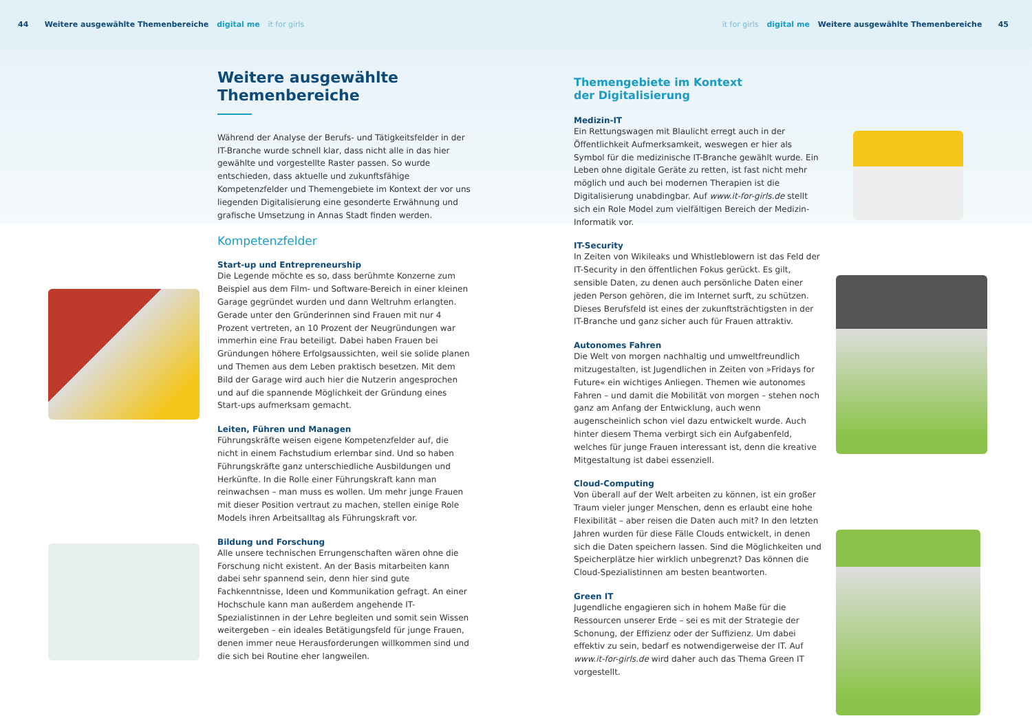44 Weitere ausgewählte Themenbereiche digital me it for girls
it for girls digital me Weitere ausgewählte Themenbereiche 45
Weitere ausgewählte
Themenbereiche
Während der Analyse der Berufs- und Tätigkeitsfelder in der IT-Branche wurde schnell klar, dass nicht alle in das hier gewählte und vorgestellte Raster passen. So wurde entschieden, dass aktuelle und zukunftsfähige Kompetenzfelder und Themengebiete im Kontext der vor uns liegenden Digitalisierung eine gesonderte Erwähnung und grafische Umsetzung in Annas Stadt finden werden.
Kompetenzfelder
Start-up und Entrepreneurship
Die Legende möchte es so, dass berühmte Konzerne zum Beispiel aus dem Film- und Software-Bereich in einer kleinen Garage gegründet wurden und dann Weltruhm erlangten. Gerade unter den Gründerinnen sind Frauen mit nur 4 Prozent vertreten, an 10 Prozent der Neugründungen war immerhin eine Frau beteiligt. Dabei haben Frauen bei Gründungen höhere Erfolgsaussichten, weil sie solide planen und Themen aus dem Leben praktisch besetzen. Mit dem Bild der Garage wird auch hier die Nutzerin angesprochen und auf die spannende Möglichkeit der Gründung eines Start-ups aufmerksam gemacht.
Leiten, Führen und Managen
Führungskräfte weisen eigene Kompetenzfelder auf, die nicht in einem Fachstudium erlernbar sind. Und so haben Führungskräfte ganz unterschiedliche Ausbildungen und Herkünfte. In die Rolle einer Führungskraft kann man reinwachsen – man muss es wollen. Um mehr junge Frauen mit dieser Position vertraut zu machen, stellen einige Role Models ihren Arbeitsalltag als Führungskraft vor.
Bildung und Forschung
Alle unsere technischen Errungenschaften wären ohne die Forschung nicht existent. An der Basis mitarbeiten kann dabei sehr spannend sein, denn hier sind gute Fachkenntnisse, Ideen und Kommunikation gefragt. An einer Hochschule kann man außerdem angehende IT-Spezialistinnen in der Lehre begleiten und somit sein Wissen weitergeben – ein ideales Betätigungsfeld für junge Frauen, denen immer neue Herausforderungen willkommen sind und die sich bei Routine eher langweilen.
Themengebiete im Kontext
der Digitalisierung
Medizin-IT
Ein Rettungswagen mit Blaulicht erregt auch in der Öffentlichkeit Aufmerksamkeit, weswegen er hier als Symbol für die medizinische IT-Branche gewählt wurde. Ein Leben ohne digitale Geräte zu retten, ist fast nicht mehr möglich und auch bei modernen Therapien ist die Digitalisierung unabdingbar. Auf www.it-for-girls.de stellt sich ein Role Model zum vielfältigen Bereich der Medizin-Informatik vor.
IT-Security
In Zeiten von Wikileaks und Whistleblowern ist das Feld der IT-Security in den öffentlichen Fokus gerückt. Es gilt, sensible Daten, zu denen auch persönliche Daten einer jeden Person gehören, die im Internet surft, zu schützen. Dieses Berufsfeld ist eines der zukunftsträchtigsten in der IT-Branche und ganz sicher auch für Frauen attraktiv.
Autonomes Fahren
Die Welt von morgen nachhaltig und umweltfreundlich mitzugestalten, ist Jugendlichen in Zeiten von »Fridays for Future« ein wichtiges Anliegen. Themen wie autonomes Fahren – und damit die Mobilität von morgen – stehen noch ganz am Anfang der Entwicklung, auch wenn augenscheinlich schon viel dazu entwickelt wurde. Auch hinter diesem Thema verbirgt sich ein Aufgabenfeld, welches für junge Frauen interessant ist, denn die kreative Mitgestaltung ist dabei essenziell.
Cloud-Computing
Von überall auf der Welt arbeiten zu können, ist ein großer Traum vieler junger Menschen, denn es erlaubt eine hohe Flexibilität – aber reisen die Daten auch mit? In den letzten Jahren wurden für diese Fälle Clouds entwickelt, in denen sich die Daten speichern lassen. Sind die Möglichkeiten und Speicherplätze hier wirklich unbegrenzt? Das können die Cloud-Spezialistinnen am besten beantworten.
Green IT
Jugendliche engagieren sich in hohem Maße für die Ressourcen unserer Erde – sei es mit der Strategie der Schonung, der Effizienz oder der Suffizienz. Um dabei effektiv zu sein, bedarf es notwendigerweise der IT. Auf www.it-for-girls.de wird daher auch das Thema Green IT vorgestellt.